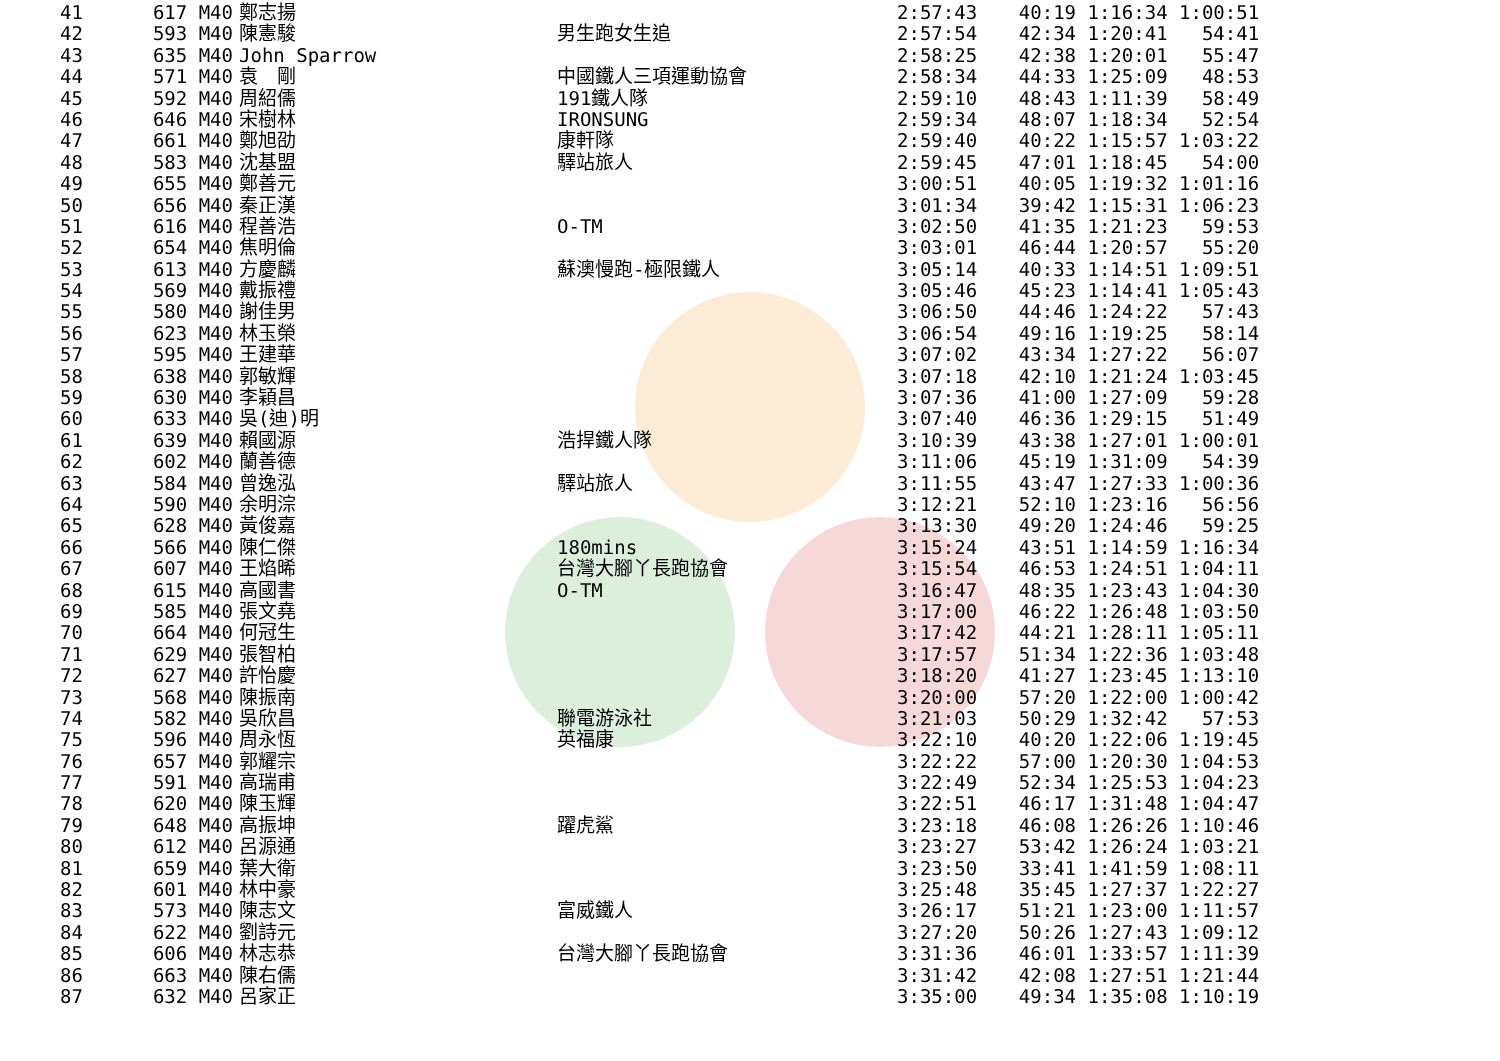| 41 | 617 M40 | 鄭志揚 | | 2:57:43 | 40:19 1:16:34 1:00:51 |
| 42 | 593 M40 | 陳憲駿 | 男生跑女生追 | 2:57:54 | 42:34 1:20:41 54:41 |
| 43 | 635 M40 | John Sparrow | | 2:58:25 | 42:38 1:20:01 55:47 |
| 44 | 571 M40 | 袁 剛 | 中國鐵人三項運動協會 | 2:58:34 | 44:33 1:25:09 48:53 |
| 45 | 592 M40 | 周紹儒 | 191鐵人隊 | 2:59:10 | 48:43 1:11:39 58:49 |
| 46 | 646 M40 | 宋樹林 | IRONSUNG | 2:59:34 | 48:07 1:18:34 52:54 |
| 47 | 661 M40 | 鄭旭劭 | 康軒隊 | 2:59:40 | 40:22 1:15:57 1:03:22 |
| 48 | 583 M40 | 沈基盟 | 驛站旅人 | 2:59:45 | 47:01 1:18:45 54:00 |
| 49 | 655 M40 | 鄭善元 | | 3:00:51 | 40:05 1:19:32 1:01:16 |
| 50 | 656 M40 | 秦正漢 | | 3:01:34 | 39:42 1:15:31 1:06:23 |
| 51 | 616 M40 | 程善浩 | O-TM | 3:02:50 | 41:35 1:21:23 59:53 |
| 52 | 654 M40 | 焦明倫 | | 3:03:01 | 46:44 1:20:57 55:20 |
| 53 | 613 M40 | 方慶麟 | 蘇澳慢跑-極限鐵人 | 3:05:14 | 40:33 1:14:51 1:09:51 |
| 54 | 569 M40 | 戴振禮 | | 3:05:46 | 45:23 1:14:41 1:05:43 |
| 55 | 580 M40 | 謝佳男 | | 3:06:50 | 44:46 1:24:22 57:43 |
| 56 | 623 M40 | 林玉榮 | | 3:06:54 | 49:16 1:19:25 58:14 |
| 57 | 595 M40 | 王建華 | | 3:07:02 | 43:34 1:27:22 56:07 |
| 58 | 638 M40 | 郭敏輝 | | 3:07:18 | 42:10 1:21:24 1:03:45 |
| 59 | 630 M40 | 李穎昌 | | 3:07:36 | 41:00 1:27:09 59:28 |
| 60 | 633 M40 | 吳(迪)明 | | 3:07:40 | 46:36 1:29:15 51:49 |
| 61 | 639 M40 | 賴國源 | 浩捍鐵人隊 | 3:10:39 | 43:38 1:27:01 1:00:01 |
| 62 | 602 M40 | 蘭善德 | | 3:11:06 | 45:19 1:31:09 54:39 |
| 63 | 584 M40 | 曾逸泓 | 驛站旅人 | 3:11:55 | 43:47 1:27:33 1:00:36 |
| 64 | 590 M40 | 余明淙 | | 3:12:21 | 52:10 1:23:16 56:56 |
| 65 | 628 M40 | 黃俊嘉 | | 3:13:30 | 49:20 1:24:46 59:25 |
| 66 | 566 M40 | 陳仁傑 | 180mins | 3:15:24 | 43:51 1:14:59 1:16:34 |
| 67 | 607 M40 | 王焰晞 | 台灣大腳丫長跑協會 | 3:15:54 | 46:53 1:24:51 1:04:11 |
| 68 | 615 M40 | 高國書 | O-TM | 3:16:47 | 48:35 1:23:43 1:04:30 |
| 69 | 585 M40 | 張文堯 | | 3:17:00 | 46:22 1:26:48 1:03:50 |
| 70 | 664 M40 | 何冠生 | | 3:17:42 | 44:21 1:28:11 1:05:11 |
| 71 | 629 M40 | 張智柏 | | 3:17:57 | 51:34 1:22:36 1:03:48 |
| 72 | 627 M40 | 許怡慶 | | 3:18:20 | 41:27 1:23:45 1:13:10 |
| 73 | 568 M40 | 陳振南 | | 3:20:00 | 57:20 1:22:00 1:00:42 |
| 74 | 582 M40 | 吳欣昌 | 聯電游泳社 | 3:21:03 | 50:29 1:32:42 57:53 |
| 75 | 596 M40 | 周永恆 | 英福康 | 3:22:10 | 40:20 1:22:06 1:19:45 |
| 76 | 657 M40 | 郭耀宗 | | 3:22:22 | 57:00 1:20:30 1:04:53 |
| 77 | 591 M40 | 高瑞甫 | | 3:22:49 | 52:34 1:25:53 1:04:23 |
| 78 | 620 M40 | 陳玉輝 | | 3:22:51 | 46:17 1:31:48 1:04:47 |
| 79 | 648 M40 | 高振坤 | 躍虎鯊 | 3:23:18 | 46:08 1:26:26 1:10:46 |
| 80 | 612 M40 | 呂源通 | | 3:23:27 | 53:42 1:26:24 1:03:21 |
| 81 | 659 M40 | 葉大衛 | | 3:23:50 | 33:41 1:41:59 1:08:11 |
| 82 | 601 M40 | 林中豪 | | 3:25:48 | 35:45 1:27:37 1:22:27 |
| 83 | 573 M40 | 陳志文 | 富威鐵人 | 3:26:17 | 51:21 1:23:00 1:11:57 |
| 84 | 622 M40 | 劉詩元 | | 3:27:20 | 50:26 1:27:43 1:09:12 |
| 85 | 606 M40 | 林志恭 | 台灣大腳丫長跑協會 | 3:31:36 | 46:01 1:33:57 1:11:39 |
| 86 | 663 M40 | 陳右儒 | | 3:31:42 | 42:08 1:27:51 1:21:44 |
| 87 | 632 M40 | 呂家正 | | 3:35:00 | 49:34 1:35:08 1:10:19 |